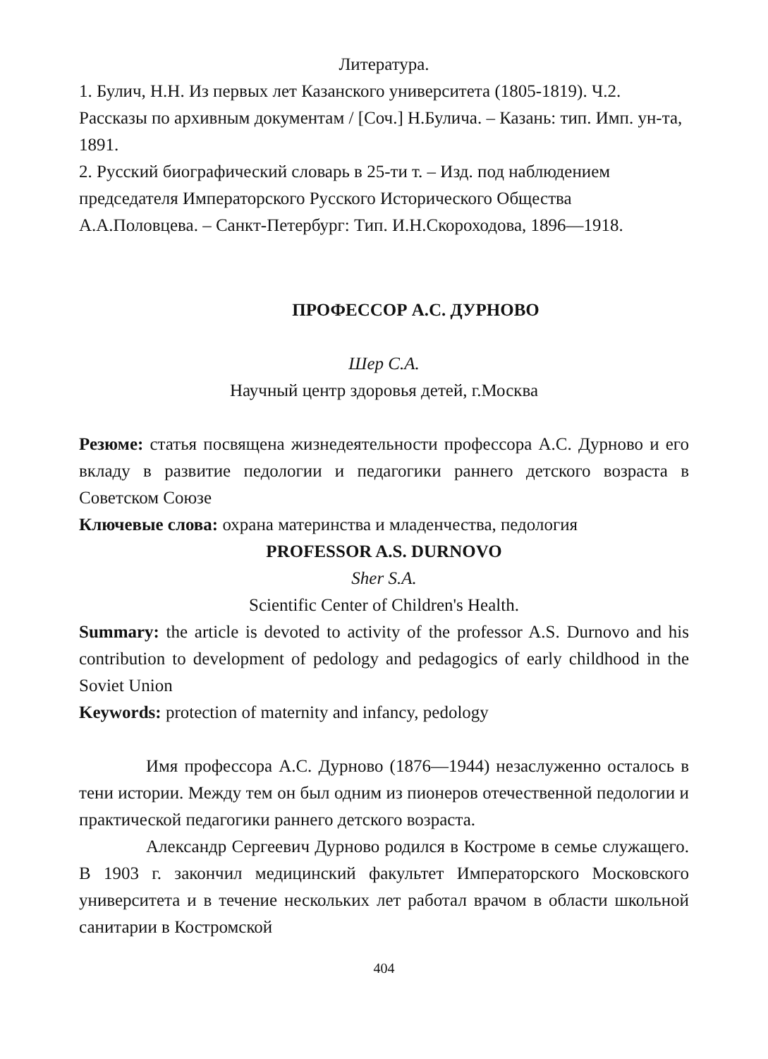Литература.
1. Булич, Н.Н. Из первых лет Казанского университета (1805-1819). Ч.2. Рассказы по архивным документам / [Соч.] Н.Булича. – Казань: тип. Имп. ун-та, 1891.
2. Русский биографический словарь в 25-ти т. – Изд. под наблюдением председателя Императорского Русского Исторического Общества А.А.Половцева. – Санкт-Петербург: Тип. И.Н.Скороходова, 1896—1918.
ПРОФЕССОР А.С. ДУРНОВО
Шер С.А.
Научный центр здоровья детей, г.Москва
Резюме: статья посвящена жизнедеятельности профессора А.С. Дурново и его вкладу в развитие педологии и педагогики раннего детского возраста в Советском Союзе
Ключевые слова: охрана материнства и младенчества, педология
PROFESSOR A.S. DURNOVO
Sher S.A.
Scientific Center of Children's Health.
Summary: the article is devoted to activity of the professor A.S. Durnovo and his contribution to development of pedology and pedagogics of early childhood in the Soviet Union
Keywords: protection of maternity and infancy, pedology
Имя профессора А.С. Дурново (1876—1944) незаслуженно осталось в тени истории. Между тем он был одним из пионеров отечественной педологии и практической педагогики раннего детского возраста.
Александр Сергеевич Дурново родился в Костроме в семье служащего. В 1903 г. закончил медицинский факультет Императорского Московского университета и в течение нескольких лет работал врачом в области школьной санитарии в Костромской
404